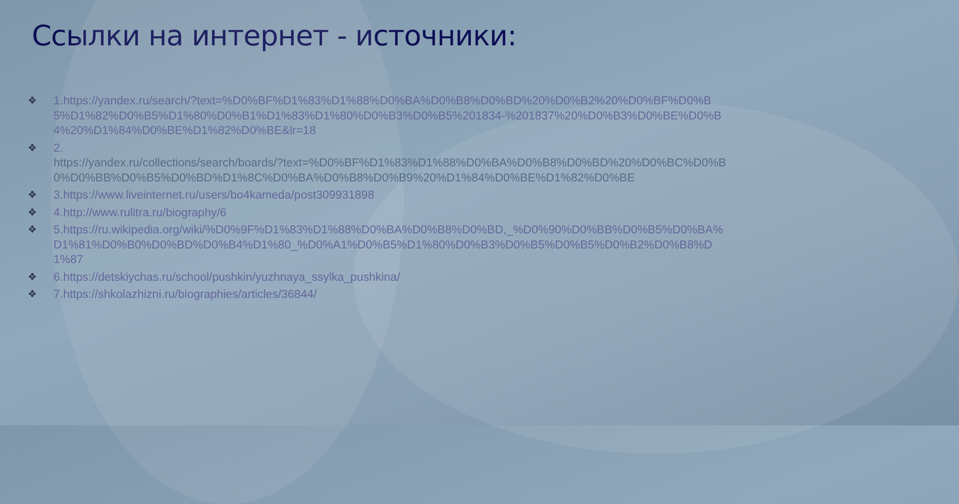Ссылки на интернет - источники:
❖ 1.https://yandex.ru/search/?text=%D0%BF%D1%83%D1%88%D0%BA%D0%B8%D0%BD%20%D0%B2%20%D0%BF%D0%B5%D1%82%D0%B5%D1%80%D0%B1%D1%83%D1%80%D0%B3%D0%B5%201834-%201837%20%D0%B3%D0%BE%D0%B4%20%D1%84%D0%BE%D1%82%D0%BE&lr=18
❖ 2.
https://yandex.ru/collections/search/boards/?text=%D0%BF%D1%83%D1%88%D0%BA%D0%B8%D0%BD%20%D0%BC%D0%B0%D0%BB%D0%B5%D0%BD%D1%8C%D0%BA%D0%B8%D0%B9%20%D1%84%D0%BE%D1%82%D0%BE
❖ 3.https://www.liveinternet.ru/users/bo4kameda/post309931898
❖ 4.http://www.rulitra.ru/biography/6
❖ 5.https://ru.wikipedia.org/wiki/%D0%9F%D1%83%D1%88%D0%BA%D0%B8%D0%BD,_%D0%90%D0%BB%D0%B5%D0%BA%D1%81%D0%B0%D0%BD%D0%B4%D1%80_%D0%A1%D0%B5%D1%80%D0%B3%D0%B5%D0%B5%D0%B2%D0%B8%D1%87
❖ 6.https://detskiychas.ru/school/pushkin/yuzhnaya_ssylka_pushkina/
❖ 7.https://shkolazhizni.ru/biographies/articles/36844/